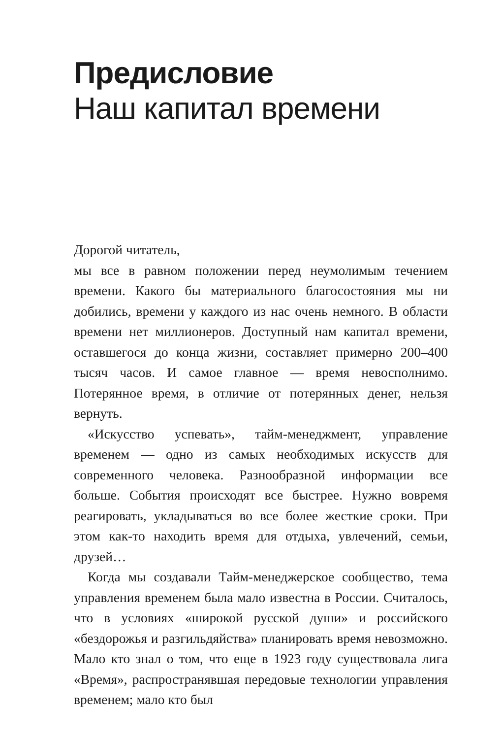Предисловие
Наш капитал времени
Дорогой читатель,
мы все в равном положении перед неумолимым течением времени. Какого бы материального благосостояния мы ни добились, времени у каждого из нас очень немного. В области времени нет миллионеров. Доступный нам капитал времени, оставшегося до конца жизни, составляет примерно 200–400 тысяч часов. И самое главное — время невосполнимо. Потерянное время, в отличие от потерянных денег, нельзя вернуть.
«Искусство успевать», тайм-менеджмент, управление временем — одно из самых необходимых искусств для современного человека. Разнообразной информации все больше. События происходят все быстрее. Нужно вовремя реагировать, укладываться во все более жесткие сроки. При этом как-то находить время для отдыха, увлечений, семьи, друзей…
Когда мы создавали Тайм-менеджерское сообщество, тема управления временем была мало известна в России. Считалось, что в условиях «широкой русской души» и российского «бездорожья и разгильдяйства» планировать время невозможно. Мало кто знал о том, что еще в 1923 году существовала лига «Время», распространявшая передовые технологии управления временем; мало кто был